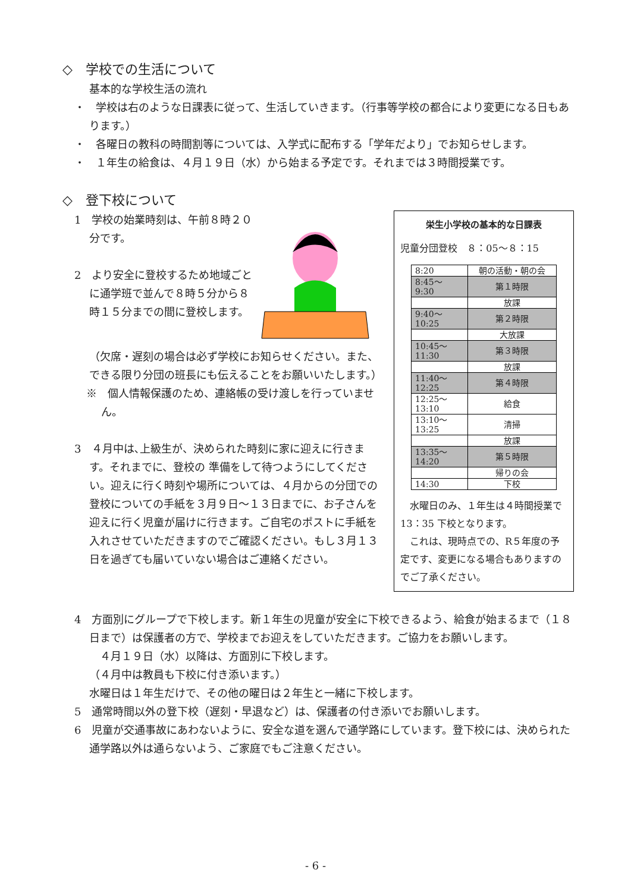◇　学校での生活について
基本的な学校生活の流れ
・　学校は右のような日課表に従って、生活していきます。（行事等学校の都合により変更になる日もあります。）
・　各曜日の教科の時間割等については、入学式に配布する「学年だより」でお知らせします。
・　１年生の給食は、４月１９日（水）から始まる予定です。それまでは３時間授業です。
◇　登下校について
1　学校の始業時刻は、午前８時２０分です。
2　より安全に登校するため地域ごとに通学班で並んで８時５分から８時１５分までの間に登校します。
（欠席・遅刻の場合は必ず学校にお知らせください。また、できる限り分団の班長にも伝えることをお願いいたします。）
※　個人情報保護のため、連絡帳の受け渡しを行っていません。
3　４月中は､上級生が、決められた時刻に家に迎えに行きます。それまでに、登校の 準備をして待つようにしてください。迎えに行く時刻や場所については、４月からの分団での登校についての手紙を３月９日～１３日までに、お子さんを迎えに行く児童が届けに行きます。ご自宅のポストに手紙を入れさせていただきますのでご確認ください。もし３月１３日を過ぎても届いていない場合はご連絡ください。
栄生小学校の基本的な日課表
児童分団登校　８：05～８：15
| 8:20 | 朝の活動・朝の会 |
| 8:45～ 9:30 | 第１時限 |
| | 放課 |
| 9:40～ 10:25 | 第２時限 |
| | 大放課 |
| 10:45～ 11:30 | 第３時限 |
| | 放課 |
| 11:40～ 12:25 | 第４時限 |
| 12:25～ 13:10 | 給食 |
| 13:10～ 13:25 | 清掃 |
| | 放課 |
| 13:35～ 14:20 | 第５時限 |
| | 帰りの会 |
| 14:30 | 下校 |
　水曜日のみ、１年生は４時間授業で 13：35 下校となります。
　これは、現時点での、R５年度の予定です、変更になる場合もありますのでご了承ください。
4　方面別にグループで下校します。新１年生の児童が安全に下校できるよう、給食が始まるまで（１８日まで）は保護者の方で、学校までお迎えをしていただきます。ご協力をお願いします。
　４月１９日（水）以降は、方面別に下校します。
（４月中は教員も下校に付き添います。）
水曜日は１年生だけで、その他の曜日は２年生と一緒に下校します。
5　通常時間以外の登下校（遅刻・早退など）は、保護者の付き添いでお願いします。
6　児童が交通事故にあわないように、安全な道を選んで通学路にしています。登下校には、決められた通学路以外は通らないよう、ご家庭でもご注意ください。
- 6 -